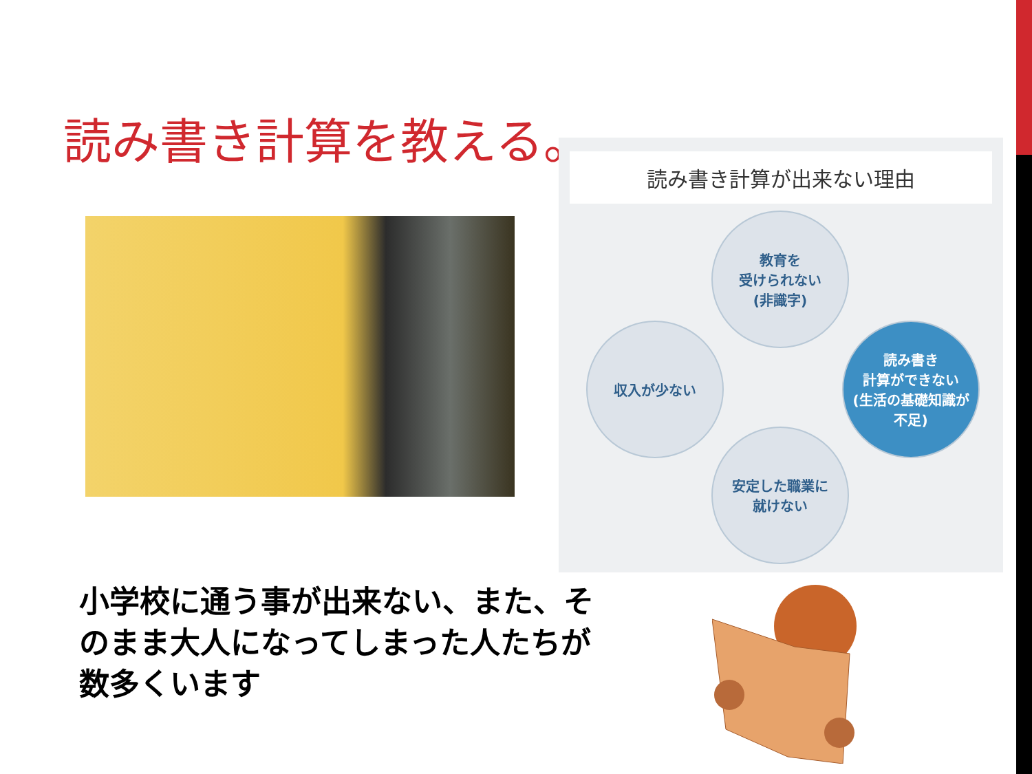読み書き計算を教える。
読み書き計算が出来ない理由
教育を
受けられない
(非識字)
読み書き
計算ができない
(生活の基礎知識が
不足)
安定した職業に
就けない
収入が少ない
小学校に通う事が出来ない、また、そのまま大人になってしまった人たちが数多くいます